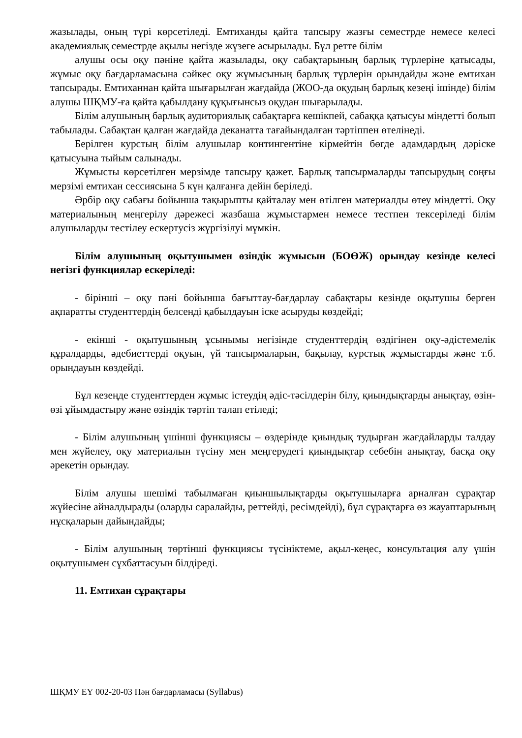жазылады, оның түрі көрсетіледі. Емтиханды қайта тапсыру жазғы семестрде немесе келесі академиялық семестрде ақылы негізде жүзеге асырылады. Бұл ретте білім
алушы осы оқу пәніне қайта жазылады, оқу сабақтарының барлық түрлеріне қатысады, жұмыс оқу бағдарламасына сәйкес оқу жұмысының барлық түрлерін орындайды және емтихан тапсырады. Емтиханнан қайта шығарылған жағдайда (ЖОО-да оқудың барлық кезеңі ішінде) білім алушы ШҚМУ-ға қайта қабылдану құқығынсыз оқудан шығарылады.
Білім алушының барлық аудиториялық сабақтарға кешікпей, сабаққа қатысуы міндетті болып табылады. Сабақтан қалған жағдайда деканатта тағайындалған тәртіппен өтелінеді.
Берілген курстың білім алушылар контингентіне кірмейтін бөгде адамдардың дәріске қатысуына тыйым салынады.
Жұмысты көрсетілген мерзімде тапсыру қажет. Барлық тапсырмаларды тапсырудың соңғы мерзімі емтихан сессиясына 5 күн қалғанға дейін беріледі.
Әрбір оқу сабағы бойынша тақырыпты қайталау мен өтілген материалды өтеу міндетті. Оқу материалының меңгерілу дәрежесі жазбаша жұмыстармен немесе тестпен тексеріледі білім алушыларды тестілеу ескертусіз жүргізілуі мүмкін.
Білім алушының оқытушымен өзіндік жұмысын (БОӨЖ) орындау кезінде келесі негізгі функциялар ескеріледі:
- бірінші – оқу пәні бойынша бағыттау-бағдарлау сабақтары кезінде оқытушы берген ақпаратты студенттердің белсенді қабылдауын іске асыруды көздейді;
- екінші - оқытушының ұсынымы негізінде студенттердің өздігінен оқу-әдістемелік құралдарды, әдебиеттерді оқуын, үй тапсырмаларын, бақылау, курстық жұмыстарды және т.б. орындауын көздейді.
Бұл кезеңде студенттерден жұмыс істеудің әдіс-тәсілдерін білу, қиындықтарды анықтау, өзін-өзі ұйымдастыру және өзіндік тәртіп талап етіледі;
- Білім алушының үшінші функциясы – өздерінде қиындық тудырған жағдайларды талдау мен жүйелеу, оқу материалын түсіну мен меңгерудегі қиындықтар себебін анықтау, басқа оқу әрекетін орындау.
Білім алушы шешімі табылмаған қиыншылықтарды оқытушыларға арналған сұрақтар жүйесіне айналдырады (оларды саралайды, реттейді, ресімдейді), бұл сұрақтарға өз жауаптарының нұсқаларын дайындайды;
- Білім алушының төртінші функциясы түсініктеме, ақыл-кеңес, консультация алу үшін оқытушымен сұхбаттасуын білдіреді.
11. Емтихан сұрақтары
ШҚМУ ЕҮ 002-20-03 Пән бағдарламасы (Syllabus)